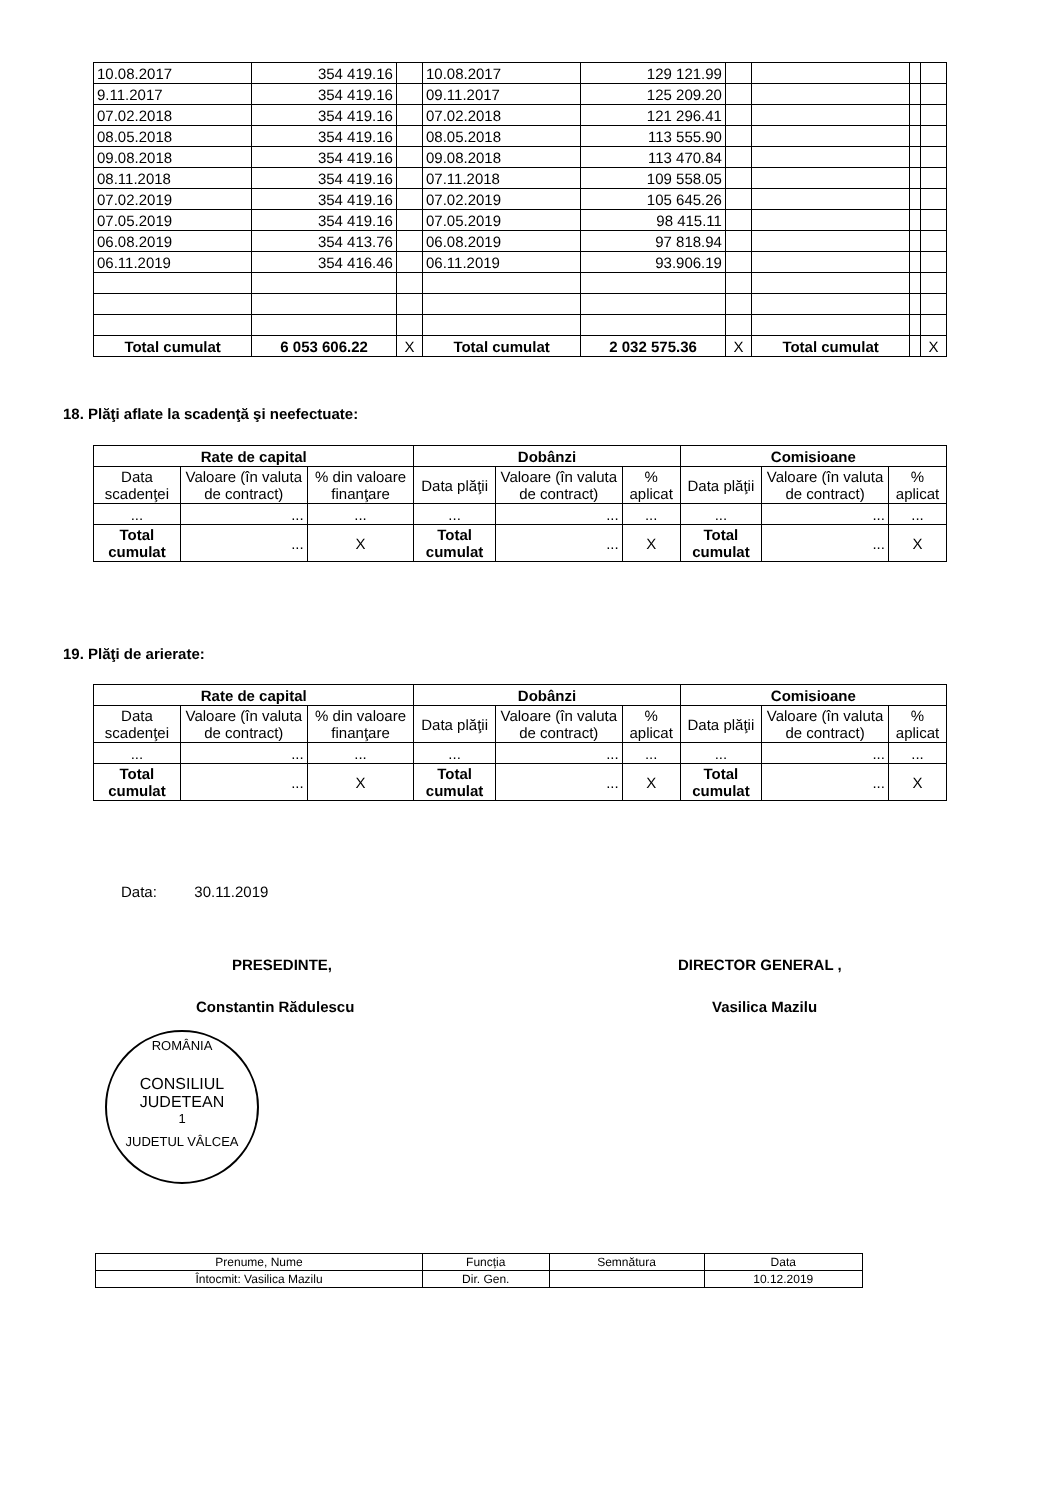| 10.08.2017 | 354 419.16 | | 10.08.2017 | 129 121.99 | | | | |
| 9.11.2017 | 354 419.16 | | 09.11.2017 | 125 209.20 | | | | |
| 07.02.2018 | 354 419.16 | | 07.02.2018 | 121 296.41 | | | | |
| 08.05.2018 | 354 419.16 | | 08.05.2018 | 113 555.90 | | | | |
| 09.08.2018 | 354 419.16 | | 09.08.2018 | 113 470.84 | | | | |
| 08.11.2018 | 354 419.16 | | 07.11.2018 | 109 558.05 | | | | |
| 07.02.2019 | 354 419.16 | | 07.02.2019 | 105 645.26 | | | | |
| 07.05.2019 | 354 419.16 | | 07.05.2019 | 98 415.11 | | | | |
| 06.08.2019 | 354 413.76 | | 06.08.2019 | 97 818.94 | | | | |
| 06.11.2019 | 354 416.46 | | 06.11.2019 | 93.906.19 | | | | |
| Total cumulat | 6 053 606.22 | X | Total cumulat | 2 032 575.36 | X | Total cumulat | | X |
18. Plăţi aflate la scadenţă şi neefectuate:
| Rate de capital | | | Dobânzi | | | Comisioane | | |
| --- | --- | --- | --- | --- | --- | --- | --- | --- |
| Data scadenţei | Valoare (în valuta de contract) | % din valoare finanţare | Data plăţii | Valoare (în valuta de contract) | % aplicat | Data plăţii | Valoare (în valuta de contract) | % aplicat |
| ... | ... | ... | ... | ... | ... | ... | ... | ... |
| Total cumulat | ... | X | Total cumulat | ... | X | Total cumulat | ... | X |
19. Plăţi de arierate:
| Rate de capital | | | Dobânzi | | | Comisioane | | |
| --- | --- | --- | --- | --- | --- | --- | --- | --- |
| Data scadenţei | Valoare (în valuta de contract) | % din valoare finanţare | Data plăţii | Valoare (în valuta de contract) | % aplicat | Data plăţii | Valoare (în valuta de contract) | % aplicat |
| ... | ... | ... | ... | ... | ... | ... | ... | ... |
| Total cumulat | ... | X | Total cumulat | ... | X | Total cumulat | ... | X |
Data: 30.11.2019
PRESEDINTE, DIRECTOR GENERAL ,
Constantin Rădulescu Vasilica Mazilu
ROMÂNIA
CONSILIUL
JUDETEAN
1
JUDETUL VÂLCEA
| Prenume, Nume | Funcția | Semnătura | Data |
| Întocmit: Vasilica Mazilu | Dir. Gen. | | 10.12.2019 |